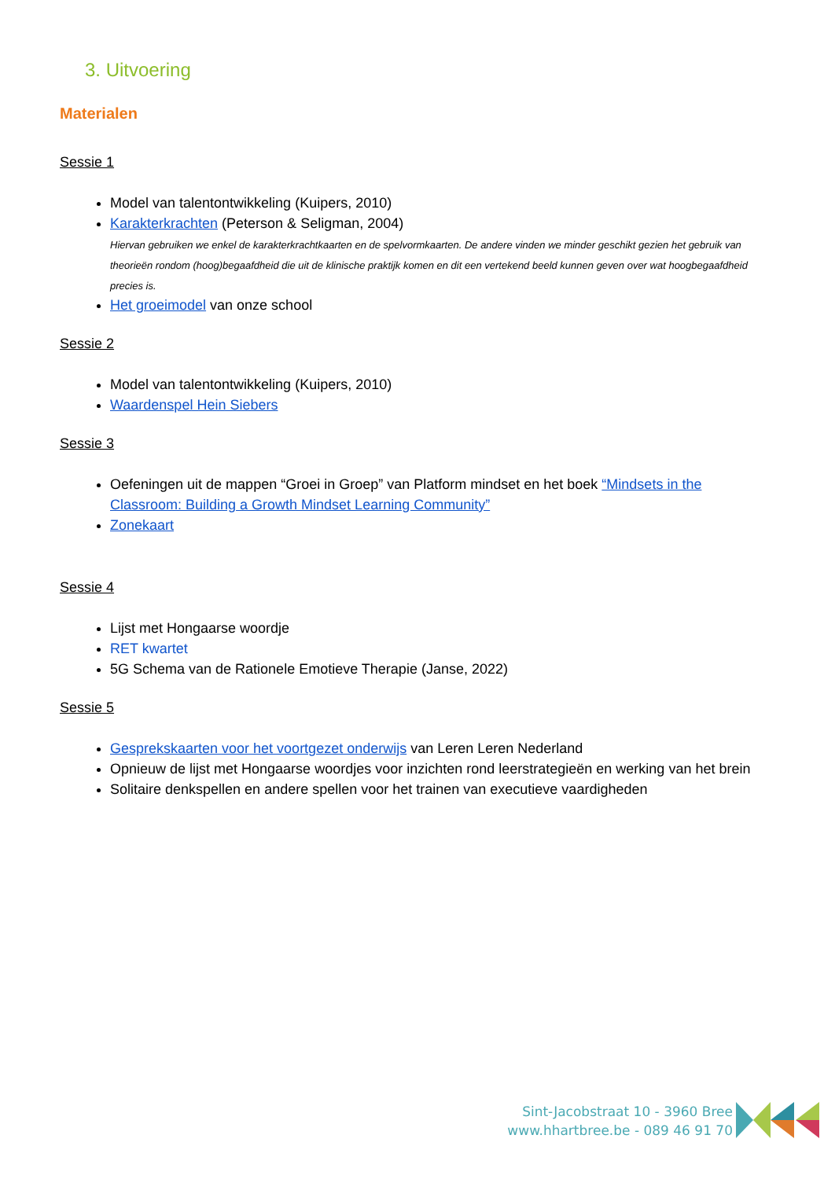3. Uitvoering
Materialen
Sessie 1
Model van talentontwikkeling (Kuipers, 2010)
Karakterkrachten (Peterson & Seligman, 2004)
Hiervan gebruiken we enkel de karakterkrachtkaarten en de spelvormkaarten. De andere vinden we minder geschikt gezien het gebruik van theorieën rondom (hoog)begaafdheid die uit de klinische praktijk komen en dit een vertekend beeld kunnen geven over wat hoogbegaafdheid precies is.
Het groeimodel van onze school
Sessie 2
Model van talentontwikkeling (Kuipers, 2010)
Waardenspel Hein Siebers
Sessie 3
Oefeningen uit de mappen “Groei in Groep” van Platform mindset en het boek “Mindsets in the Classroom: Building a Growth Mindset Learning Community”
Zonekaart
Sessie 4
Lijst met Hongaarse woordje
RET kwartet
5G Schema van de Rationele Emotieve Therapie (Janse, 2022)
Sessie 5
Gesprekskaarten voor het voortgezet onderwijs van Leren Leren Nederland
Opnieuw de lijst met Hongaarse woordjes voor inzichten rond leerstrategieën en werking van het brein
Solitaire denkspellen en andere spellen voor het trainen van executieve vaardigheden
Sint-Jacobstraat 10 - 3960 Bree
www.hhartbree.be - 089 46 91 70